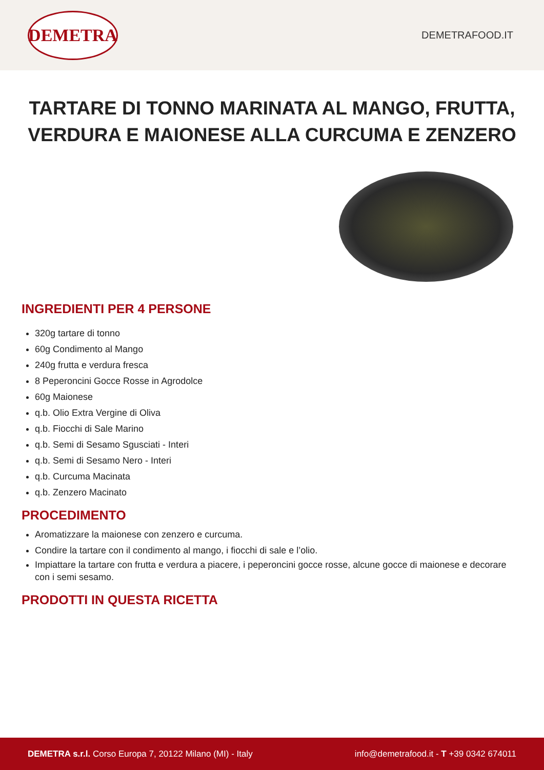DEMETRA
DEMETRAFOOD.IT
TARTARE DI TONNO MARINATA AL MANGO, FRUTTA, VERDURA E MAIONESE ALLA CURCUMA E ZENZERO
INGREDIENTI PER 4 PERSONE
320g tartare di tonno
60g Condimento al Mango
240g frutta e verdura fresca
8 Peperoncini Gocce Rosse in Agrodolce
60g Maionese
q.b. Olio Extra Vergine di Oliva
q.b. Fiocchi di Sale Marino
q.b. Semi di Sesamo Sgusciati - Interi
q.b. Semi di Sesamo Nero - Interi
q.b. Curcuma Macinata
q.b. Zenzero Macinato
PROCEDIMENTO
Aromatizzare la maionese con zenzero e curcuma.
Condire la tartare con il condimento al mango, i fiocchi di sale e l’olio.
Impiattare la tartare con frutta e verdura a piacere, i peperoncini gocce rosse, alcune gocce di maionese e decorare con i semi sesamo.
PRODOTTI IN QUESTA RICETTA
DEMETRA s.r.l. Corso Europa 7, 20122 Milano (MI) - Italy
info@demetrafood.it - T +39 0342 674011